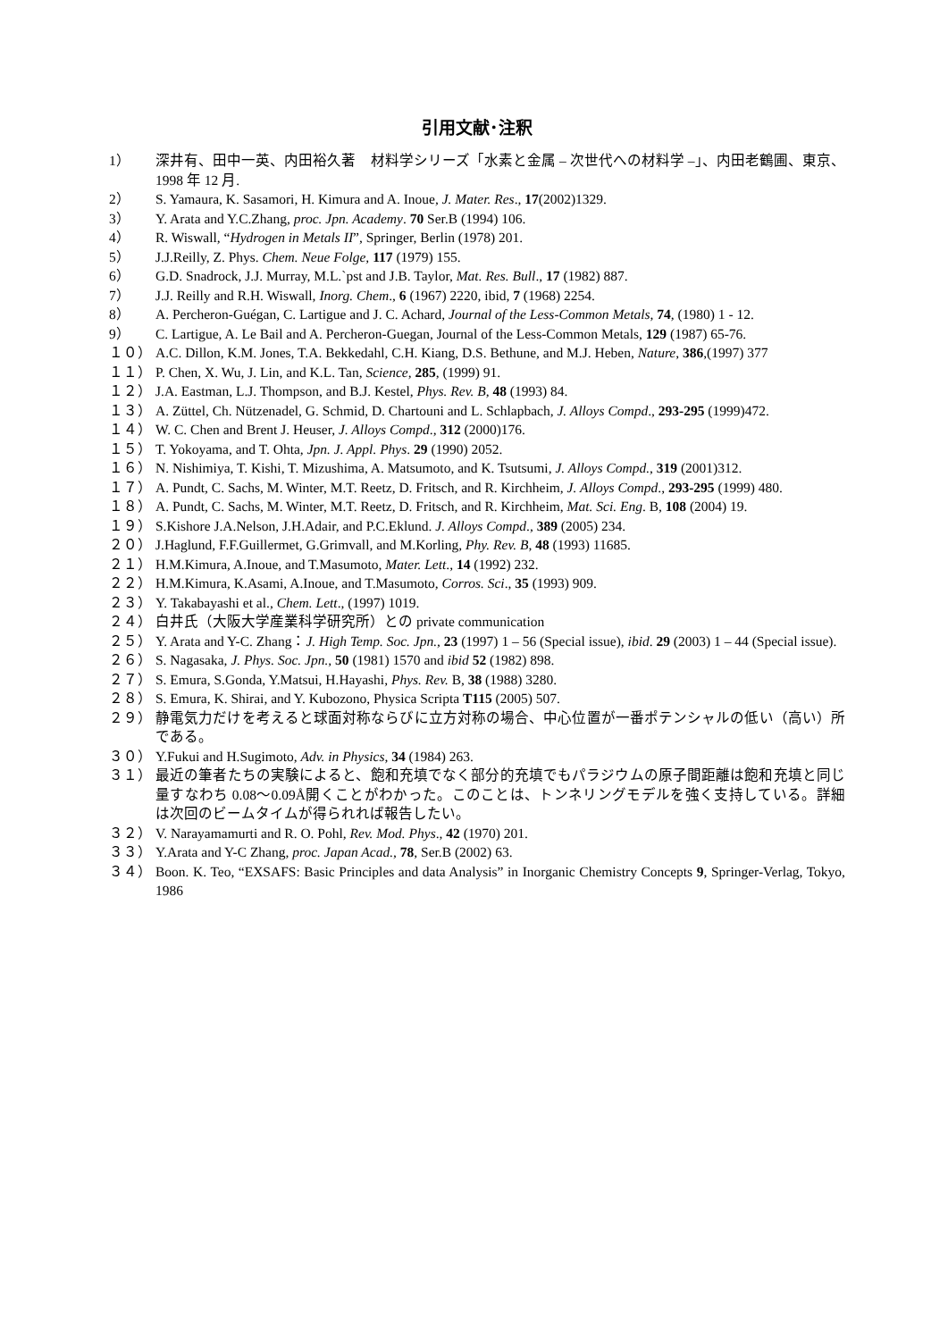引用文献･注釈
1） 深井有、田中一英、内田裕久著　材料学シリーズ「水素と金属 – 次世代への材料学 –」、内田老鶴圃、東京、1998 年 12 月.
2） S. Yamaura, K. Sasamori, H. Kimura and A. Inoue, J. Mater. Res., 17(2002)1329.
3） Y. Arata and Y.C.Zhang, proc. Jpn. Academy. 70 Ser.B (1994) 106.
4） R. Wiswall, “Hydrogen in Metals II”, Springer, Berlin (1978) 201.
5） J.J.Reilly, Z. Phys. Chem. Neue Folge, 117 (1979) 155.
6） G.D. Snadrock, J.J. Murray, M.L.`pst and J.B. Taylor, Mat. Res. Bull., 17 (1982) 887.
7） J.J. Reilly and R.H. Wiswall, Inorg. Chem., 6 (1967) 2220, ibid, 7 (1968) 2254.
8） A. Percheron-Guégan, C. Lartigue and J. C. Achard, Journal of the Less-Common Metals, 74, (1980) 1 - 12.
9） C. Lartigue, A. Le Bail and A. Percheron-Guegan, Journal of the Less-Common Metals, 129 (1987) 65-76.
１０） A.C. Dillon, K.M. Jones, T.A. Bekkedahl, C.H. Kiang, D.S. Bethune, and M.J. Heben, Nature, 386,(1997) 377
１１） P. Chen, X. Wu, J. Lin, and K.L. Tan, Science, 285, (1999) 91.
１２） J.A. Eastman, L.J. Thompson, and B.J. Kestel, Phys. Rev. B, 48 (1993) 84.
１３） A. Züttel, Ch. Nützenadel, G. Schmid, D. Chartouni and L. Schlapbach, J. Alloys Compd., 293-295 (1999)472.
１４） W. C. Chen and Brent J. Heuser, J. Alloys Compd., 312 (2000)176.
１５） T. Yokoyama, and T. Ohta, Jpn. J. Appl. Phys. 29 (1990) 2052.
１６） N. Nishimiya, T. Kishi, T. Mizushima, A. Matsumoto, and K. Tsutsumi, J. Alloys Compd., 319 (2001)312.
１７） A. Pundt, C. Sachs, M. Winter, M.T. Reetz, D. Fritsch, and R. Kirchheim, J. Alloys Compd., 293-295 (1999) 480.
１８） A. Pundt, C. Sachs, M. Winter, M.T. Reetz, D. Fritsch, and R. Kirchheim, Mat. Sci. Eng. B, 108 (2004) 19.
１９） S.Kishore J.A.Nelson, J.H.Adair, and P.C.Eklund. J. Alloys Compd., 389 (2005) 234.
２０） J.Haglund, F.F.Guillermet, G.Grimvall, and M.Korling, Phy. Rev. B, 48 (1993) 11685.
２１） H.M.Kimura, A.Inoue, and T.Masumoto, Mater. Lett., 14 (1992) 232.
２２） H.M.Kimura, K.Asami, A.Inoue, and T.Masumoto, Corros. Sci., 35 (1993) 909.
２３） Y. Takabayashi et al., Chem. Lett., (1997) 1019.
２４） 白井氏（大阪大学産業科学研究所）との private communication
２５） Y. Arata and Y-C. Zhang：J. High Temp. Soc. Jpn., 23 (1997) 1 – 56 (Special issue), ibid. 29 (2003) 1 – 44 (Special issue).
２６） S. Nagasaka, J. Phys. Soc. Jpn., 50 (1981) 1570 and ibid 52 (1982) 898.
２７） S. Emura, S.Gonda, Y.Matsui, H.Hayashi, Phys. Rev. B, 38 (1988) 3280.
２８） S. Emura, K. Shirai, and Y. Kubozono, Physica Scripta T115 (2005) 507.
２９） 静電気力だけを考えると球面対称ならびに立方対称の場合、中心位置が一番ポテンシャルの低い（高い）所である。
３０） Y.Fukui and H.Sugimoto, Adv. in Physics, 34 (1984) 263.
３１） 最近の筆者たちの実験によると、飽和充填でなく部分的充填でもパラジウムの原子間距離は飽和充填と同じ量すなわち 0.08～0.09Å開くことがわかった。このことは、トンネリングモデルを強く支持している。詳細は次回のビームタイムが得られれば報告したい。
３２） V. Narayamamurti and R. O. Pohl, Rev. Mod. Phys., 42 (1970) 201.
３３） Y.Arata and Y-C Zhang, proc. Japan Acad., 78, Ser.B (2002) 63.
３４） Boon. K. Teo, “EXSAFS: Basic Principles and data Analysis” in Inorganic Chemistry Concepts 9, Springer-Verlag, Tokyo, 1986